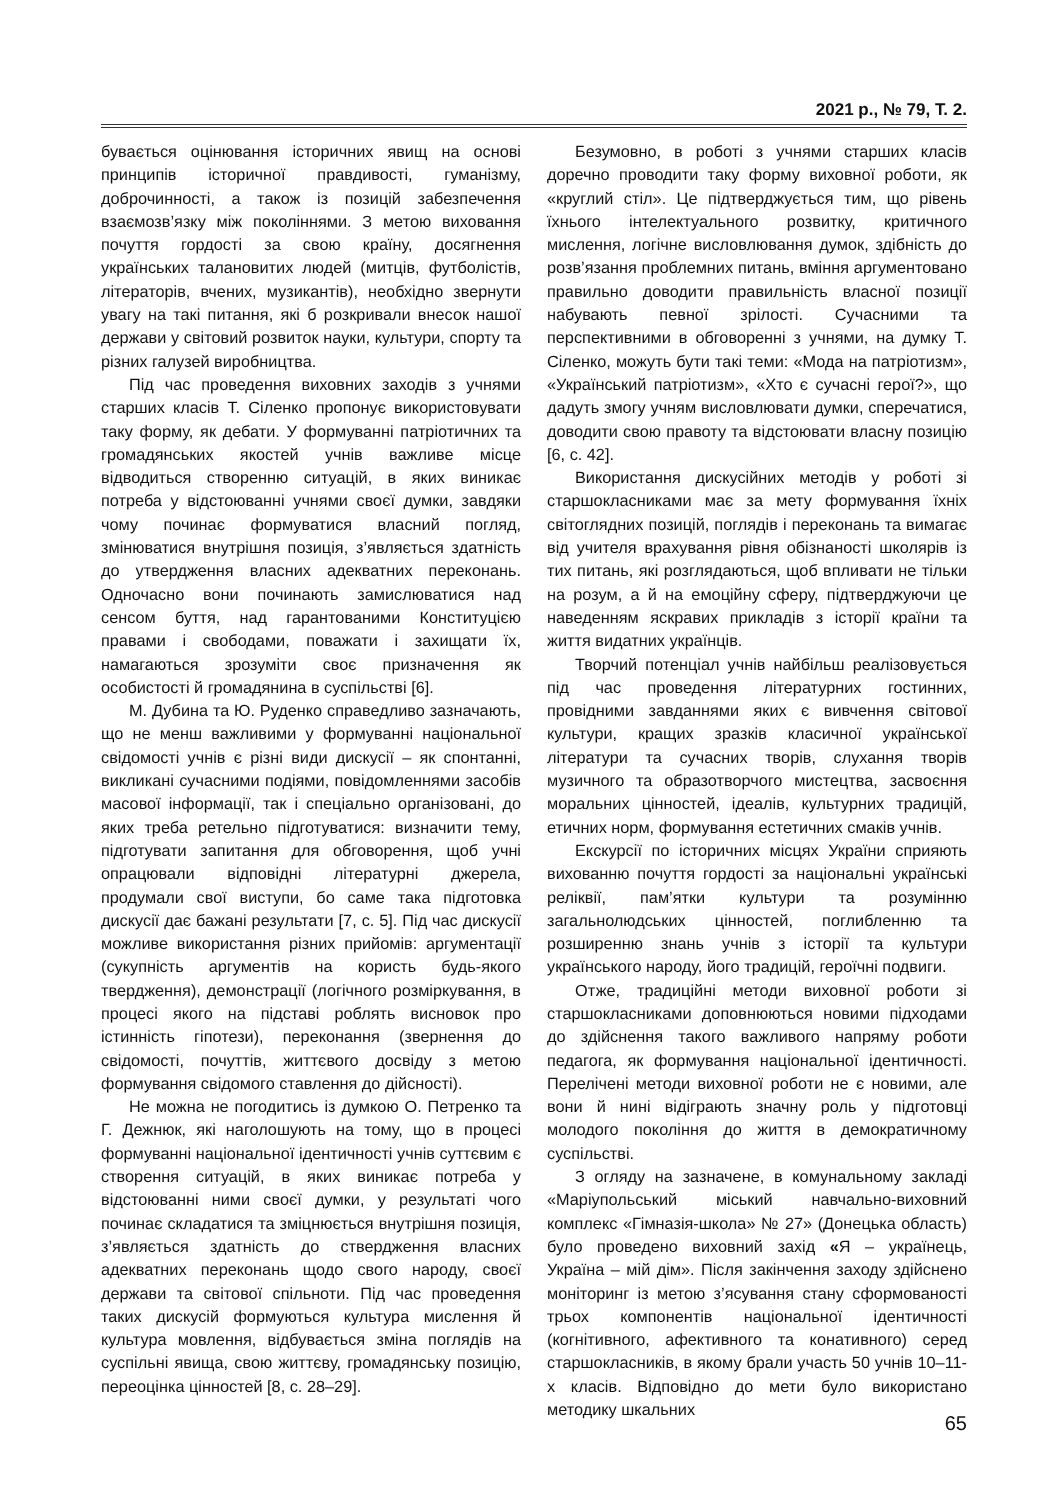2021 р., № 79, Т. 2.
бувається оцінювання історичних явищ на основі принципів історичної правдивості, гуманізму, доброчинності, а також із позицій забезпечення взаємозв’язку між поколіннями. З метою виховання почуття гордості за свою країну, досягнення українських талановитих людей (митців, футболістів, літераторів, вчених, музикантів), необхідно звернути увагу на такі питання, які б розкривали внесок нашої держави у світовий розвиток науки, культури, спорту та різних галузей виробництва.
Під час проведення виховних заходів з учнями старших класів Т. Сіленко пропонує використовувати таку форму, як дебати. У формуванні патріотичних та громадянських якостей учнів важливе місце відводиться створенню ситуацій, в яких виникає потреба у відстоюванні учнями своєї думки, завдяки чому починає формуватися власний погляд, змінюватися внутрішня позиція, з’являється здатність до утвердження власних адекватних переконань. Одночасно вони починають замислюватися над сенсом буття, над гарантованими Конституцією правами і свободами, поважати і захищати їх, намагаються зрозуміти своє призначення як особистості й громадянина в суспільстві [6].
М. Дубина та Ю. Руденко справедливо зазначають, що не менш важливими у формуванні національної свідомості учнів є різні види дискусії – як спонтанні, викликані сучасними подіями, повідомленнями засобів масової інформації, так і спеціально організовані, до яких треба ретельно підготуватися: визначити тему, підготувати запитання для обговорення, щоб учні опрацювали відповідні літературні джерела, продумали свої виступи, бо саме така підготовка дискусії дає бажані результати [7, с. 5]. Під час дискусії можливе використання різних прийомів: аргументації (сукупність аргументів на користь будь-якого твердження), демонстрації (логічного розміркування, в процесі якого на підставі роблять висновок про істинність гіпотези), переконання (звернення до свідомості, почуттів, життєвого досвіду з метою формування свідомого ставлення до дійсності).
Не можна не погодитись із думкою О. Петренко та Г. Дежнюк, які наголошують на тому, що в процесі формуванні національної ідентичності учнів суттєвим є створення ситуацій, в яких виникає потреба у відстоюванні ними своєї думки, у результаті чого починає складатися та зміцнюється внутрішня позиція, з’являється здатність до ствердження власних адекватних переконань щодо свого народу, своєї держави та світової спільноти. Під час проведення таких дискусій формуються культура мислення й культура мовлення, відбувається зміна поглядів на суспільні явища, свою життєву, громадянську позицію, переоцінка цінностей [8, с. 28–29].
Безумовно, в роботі з учнями старших класів доречно проводити таку форму виховної роботи, як «круглий стіл». Це підтверджується тим, що рівень їхнього інтелектуального розвитку, критичного мислення, логічне висловлювання думок, здібність до розв’язання проблемних питань, вміння аргументовано правильно доводити правильність власної позиції набувають певної зрілості. Сучасними та перспективними в обговоренні з учнями, на думку Т. Сіленко, можуть бути такі теми: «Мода на патріотизм», «Український патріотизм», «Хто є сучасні герої?», що дадуть змогу учням висловлювати думки, сперечатися, доводити свою правоту та відстоювати власну позицію [6, с. 42].
Використання дискусійних методів у роботі зі старшокласниками має за мету формування їхніх світоглядних позицій, поглядів і переконань та вимагає від учителя врахування рівня обізнаності школярів із тих питань, які розглядаються, щоб впливати не тільки на розум, а й на емоційну сферу, підтверджуючи це наведенням яскравих прикладів з історії країни та життя видатних українців.
Творчий потенціал учнів найбільш реалізовується під час проведення літературних гостинних, провідними завданнями яких є вивчення світової культури, кращих зразків класичної української літератури та сучасних творів, слухання творів музичного та образотворчого мистецтва, засвоєння моральних цінностей, ідеалів, культурних традицій, етичних норм, формування естетичних смаків учнів.
Екскурсії по історичних місцях України сприяють вихованню почуття гордості за національні українські реліквії, пам’ятки культури та розумінню загальнолюдських цінностей, поглибленню та розширенню знань учнів з історії та культури українського народу, його традицій, героїчні подвиги.
Отже, традиційні методи виховної роботи зі старшокласниками доповнюються новими підходами до здійснення такого важливого напряму роботи педагога, як формування національної ідентичності. Перелічені методи виховної роботи не є новими, але вони й нині відіграють значну роль у підготовці молодого покоління до життя в демократичному суспільстві.
З огляду на зазначене, в комунальному закладі «Маріупольський міський навчально-виховний комплекс «Гімназія-школа» № 27» (Донецька область) було проведено виховний захід «Я – українець, Україна – мій дім». Після закінчення заходу здійснено моніторинг із метою з’ясування стану сформованості трьох компонентів національної ідентичності (когнітивного, афективного та конативного) серед старшокласників, в якому брали участь 50 учнів 10–11-х класів. Відповідно до мети було використано методику шкальних
65